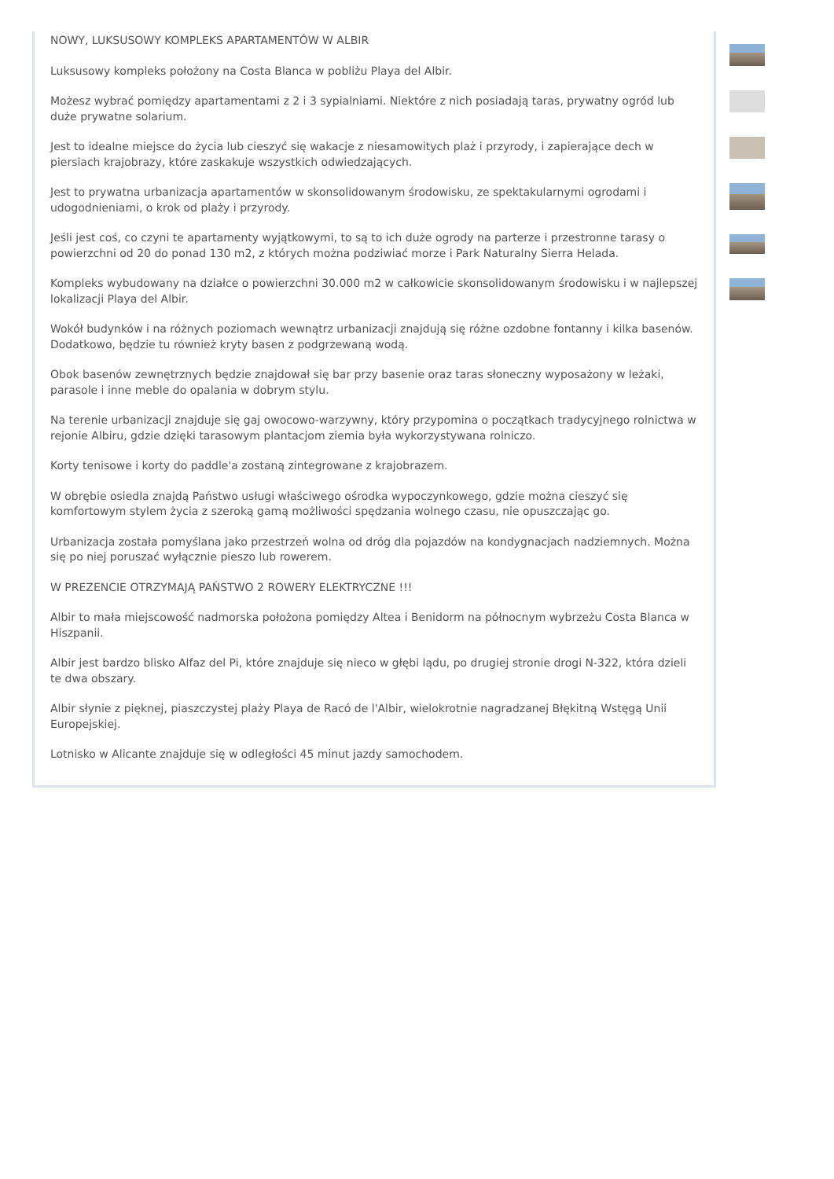NOWY, LUKSUSOWY KOMPLEKS APARTAMENTÓW W ALBIR
Luksusowy kompleks położony na Costa Blanca w pobliżu Playa del Albir.
Możesz wybrać pomiędzy apartamentami z 2 i 3 sypialniami. Niektóre z nich posiadają taras, prywatny ogród lub duże prywatne solarium.
Jest to idealne miejsce do życia lub cieszyć się wakacje z niesamowitych plaż i przyrody, i zapierające dech w piersiach krajobrazy, które zaskakuje wszystkich odwiedzających.
Jest to prywatna urbanizacja apartamentów w skonsolidowanym środowisku, ze spektakularnymi ogrodami i udogodnieniami, o krok od plaży i przyrody.
Jeśli jest coś, co czyni te apartamenty wyjątkowymi, to są to ich duże ogrody na parterze i przestronne tarasy o powierzchni od 20 do ponad 130 m2, z których można podziwiać morze i Park Naturalny Sierra Helada.
Kompleks wybudowany na działce o powierzchni 30.000 m2 w całkowicie skonsolidowanym środowisku i w najlepszej lokalizacji Playa del Albir.
Wokół budynków i na różnych poziomach wewnątrz urbanizacji znajdują się różne ozdobne fontanny i kilka basenów. Dodatkowo, będzie tu również kryty basen z podgrzewaną wodą.
Obok basenów zewnętrznych będzie znajdował się bar przy basenie oraz taras słoneczny wyposażony w leżaki, parasole i inne meble do opalania w dobrym stylu.
Na terenie urbanizacji znajduje się gaj owocowo-warzywny, który przypomina o początkach tradycyjnego rolnictwa w rejonie Albiru, gdzie dzięki tarasowym plantacjom ziemia była wykorzystywana rolniczo.
Korty tenisowe i korty do paddle'a zostaną zintegrowane z krajobrazem.
W obrębie osiedla znajdą Państwo usługi właściwego ośrodka wypoczynkowego, gdzie można cieszyć się komfortowym stylem życia z szeroką gamą możliwości spędzania wolnego czasu, nie opuszczając go.
Urbanizacja została pomyślana jako przestrzeń wolna od dróg dla pojazdów na kondygnacjach nadziemnych. Można się po niej poruszać wyłącznie pieszo lub rowerem.
W PREZENCIE OTRZYMAJĄ PAŃSTWO 2 ROWERY ELEKTRYCZNE !!!
Albir to mała miejscowość nadmorska położona pomiędzy Altea i Benidorm na północnym wybrzeżu Costa Blanca w Hiszpanii.
Albir jest bardzo blisko Alfaz del Pi, które znajduje się nieco w głębi lądu, po drugiej stronie drogi N-322, która dzieli te dwa obszary.
Albir słynie z pięknej, piaszczystej plaży Playa de Racó de l'Albir, wielokrotnie nagradzanej Błękitną Wstęgą Unii Europejskiej.
Lotnisko w Alicante znajduje się w odległości 45 minut jazdy samochodem.